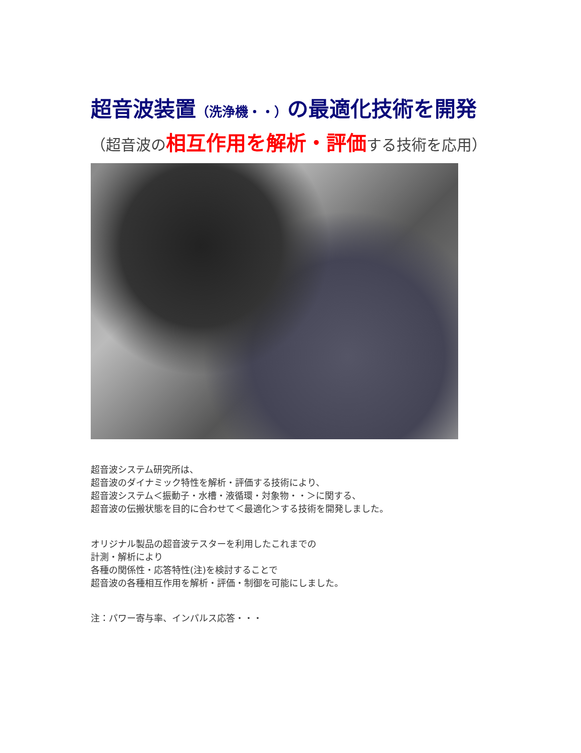超音波装置（洗浄機・・）の最適化技術を開発
（超音波の相互作用を解析・評価する技術を応用）
超音波システム研究所は、
超音波のダイナミック特性を解析・評価する技術により、
超音波システム＜振動子・水槽・液循環・対象物・・＞に関する、
超音波の伝搬状態を目的に合わせて＜最適化＞する技術を開発しました。
オリジナル製品の超音波テスターを利用したこれまでの
計測・解析により
各種の関係性・応答特性(注)を検討することで
超音波の各種相互作用を解析・評価・制御を可能にしました。
注：パワー寄与率、インパルス応答・・・